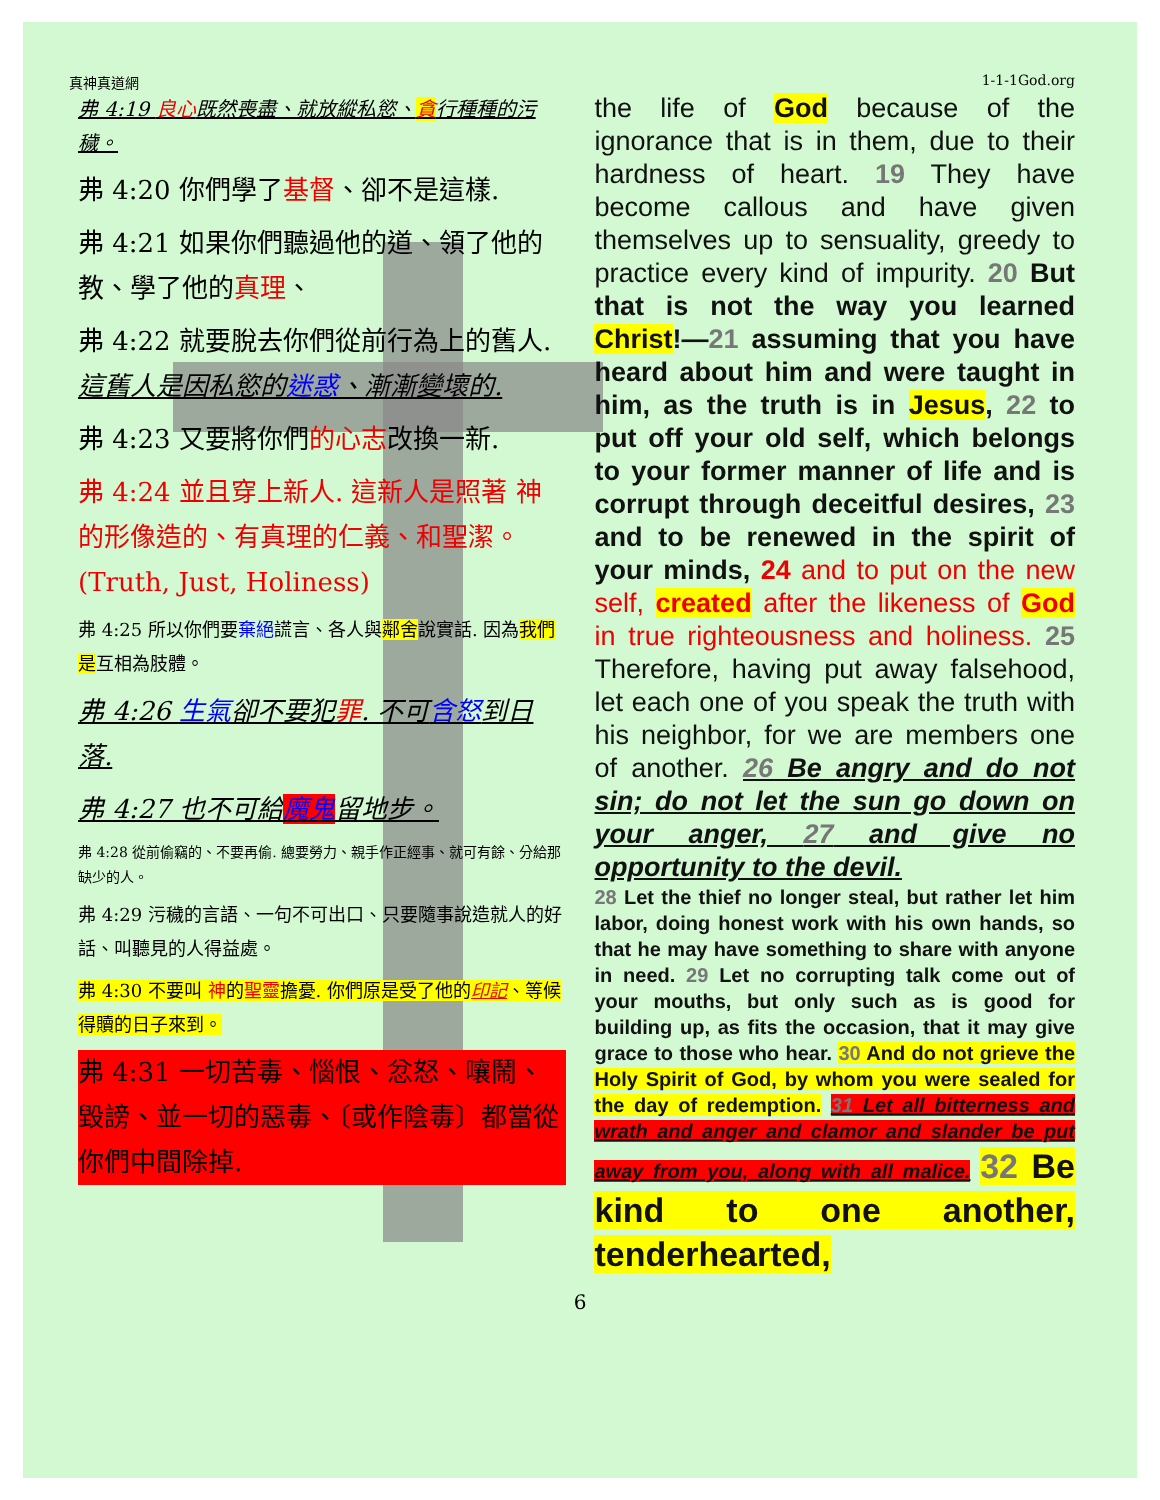真神真道網 1-1-1God.org
弗 4:19 良心既然喪盡、就放縱私慾、貪行種種的污穢。
弗 4:20 你們學了基督、卻不是這樣.
弗 4:21 如果你們聽過他的道、領了他的教、學了他的真理、
弗 4:22 就要脫去你們從前行為上的舊人. 這舊人是因私慾的迷惑、漸漸變壞的.
弗 4:23 又要將你們的心志改換一新.
弗 4:24 並且穿上新人. 這新人是照著 神的形像造的、有真理的仁義、和聖潔。(Truth, Just, Holiness)
弗 4:25 所以你們要棄絕謊言、各人與鄰舍說實話. 因為我們是互相為肢體。
弗 4:26 生氣卻不要犯罪. 不可含怒到日落.
弗 4:27 也不可給魔鬼留地步。
弗 4:28 從前偷竊的、不要再偷. 總要勞力、親手作正經事、就可有餘、分給那缺少的人。
弗 4:29 污穢的言語、一句不可出口、只要隨事說造就人的好話、叫聽見的人得益處。
弗 4:30 不要叫 神的聖靈擔憂. 你們原是受了他的印記、等候得贖的日子來到。
弗 4:31 一切苦毒、惱恨、忿怒、嚷鬧、毀謗、並一切的惡毒、〔或作陰毒〕都當從你們中間除掉.
the life of God because of the ignorance that is in them, due to their hardness of heart. 19 They have become callous and have given themselves up to sensuality, greedy to practice every kind of impurity. 20 But that is not the way you learned Christ!—21 assuming that you have heard about him and were taught in him, as the truth is in Jesus, 22 to put off your old self, which belongs to your former manner of life and is corrupt through deceitful desires, 23 and to be renewed in the spirit of your minds, 24 and to put on the new self, created after the likeness of God in true righteousness and holiness. 25 Therefore, having put away falsehood, let each one of you speak the truth with his neighbor, for we are members one of another. 26 Be angry and do not sin; do not let the sun go down on your anger, 27 and give no opportunity to the devil.
28 Let the thief no longer steal, but rather let him labor, doing honest work with his own hands, so that he may have something to share with anyone in need. 29 Let no corrupting talk come out of your mouths, but only such as is good for building up, as fits the occasion, that it may give grace to those who hear. 30 And do not grieve the Holy Spirit of God, by whom you were sealed for the day of redemption. 31 Let all bitterness and wrath and anger and clamor and slander be put away from you, along with all malice. 32 Be kind to one another, tenderhearted,
6